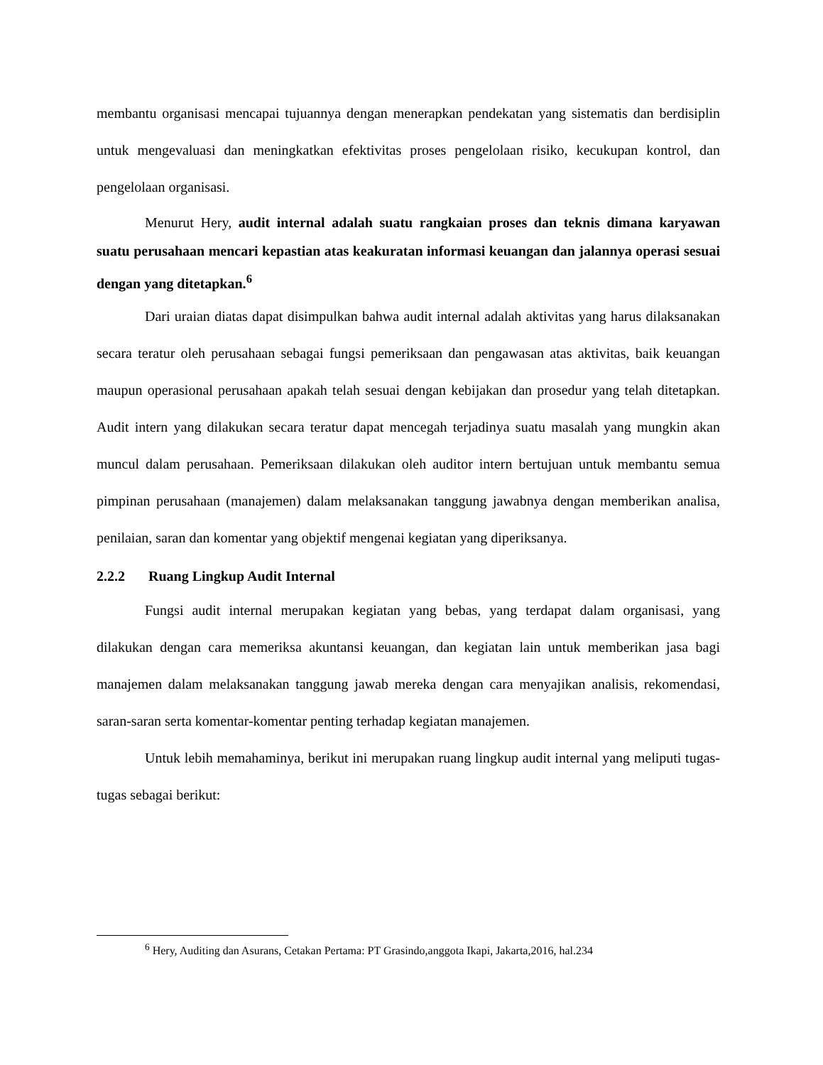membantu organisasi mencapai tujuannya dengan menerapkan pendekatan yang sistematis dan berdisiplin untuk mengevaluasi dan meningkatkan efektivitas proses pengelolaan risiko, kecukupan kontrol, dan pengelolaan organisasi.
Menurut Hery, audit internal adalah suatu rangkaian proses dan teknis dimana karyawan suatu perusahaan mencari kepastian atas keakuratan informasi keuangan dan jalannya operasi sesuai dengan yang ditetapkan.<sup>6</sup>
Dari uraian diatas dapat disimpulkan bahwa audit internal adalah aktivitas yang harus dilaksanakan secara teratur oleh perusahaan sebagai fungsi pemeriksaan dan pengawasan atas aktivitas, baik keuangan maupun operasional perusahaan apakah telah sesuai dengan kebijakan dan prosedur yang telah ditetapkan. Audit intern yang dilakukan secara teratur dapat mencegah terjadinya suatu masalah yang mungkin akan muncul dalam perusahaan. Pemeriksaan dilakukan oleh auditor intern bertujuan untuk membantu semua pimpinan perusahaan (manajemen) dalam melaksanakan tanggung jawabnya dengan memberikan analisa, penilaian, saran dan komentar yang objektif mengenai kegiatan yang diperiksanya.
2.2.2 Ruang Lingkup Audit Internal
Fungsi audit internal merupakan kegiatan yang bebas, yang terdapat dalam organisasi, yang dilakukan dengan cara memeriksa akuntansi keuangan, dan kegiatan lain untuk memberikan jasa bagi manajemen dalam melaksanakan tanggung jawab mereka dengan cara menyajikan analisis, rekomendasi, saran-saran serta komentar-komentar penting terhadap kegiatan manajemen.
Untuk lebih memahaminya, berikut ini merupakan ruang lingkup audit internal yang meliputi tugas-tugas sebagai berikut:
<sup>6</sup> Hery, Auditing dan Asurans, Cetakan Pertama: PT Grasindo,anggota Ikapi, Jakarta,2016, hal.234